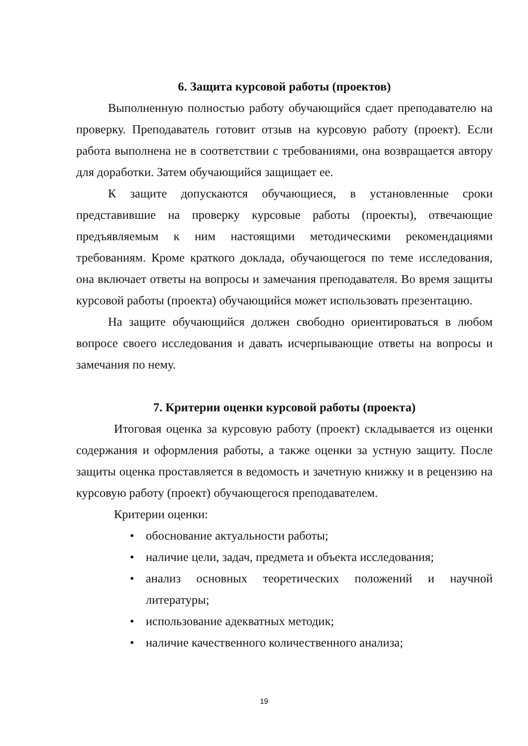6. Защита курсовой работы (проектов)
Выполненную полностью работу обучающийся сдает преподавателю на проверку. Преподаватель готовит отзыв на курсовую работу (проект). Если работа выполнена не в соответствии с требованиями, она возвращается автору для доработки. Затем обучающийся защищает ее.
К защите допускаются обучающиеся, в установленные сроки представившие на проверку курсовые работы (проекты), отвечающие предъявляемым к ним настоящими методическими рекомендациями требованиям. Кроме краткого доклада, обучающегося по теме исследования, она включает ответы на вопросы и замечания преподавателя. Во время защиты курсовой работы (проекта) обучающийся может использовать презентацию.
На защите обучающийся должен свободно ориентироваться в любом вопросе своего исследования и давать исчерпывающие ответы на вопросы и замечания по нему.
7. Критерии оценки курсовой работы (проекта)
Итоговая оценка за курсовую работу (проект) складывается из оценки содержания и оформления работы, а также оценки за устную защиту. После защиты оценка проставляется в ведомость и зачетную книжку и в рецензию на курсовую работу (проект) обучающегося преподавателем.
Критерии оценки:
• обоснование актуальности работы;
• наличие цели, задач, предмета и объекта исследования;
• анализ основных теоретических положений и научной литературы;
• использование адекватных методик;
• наличие качественного количественного анализа;
19